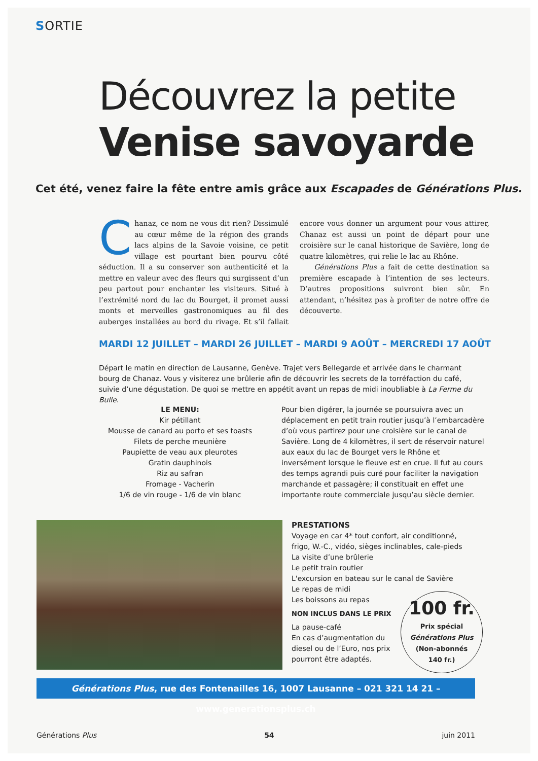SORTIE
Découvrez la petite
Venise savoyarde
Cet été, venez faire la fête entre amis grâce aux Escapades de Générations Plus.
Chanaz, ce nom ne vous dit rien? Dissimulé au cœur même de la région des grands lacs alpins de la Savoie voisine, ce petit village est pourtant bien pourvu côté séduction. Il a su conserver son authenticité et la mettre en valeur avec des fleurs qui surgissent d’un peu partout pour enchanter les visiteurs. Situé à l’extrémité nord du lac du Bourget, il promet aussi monts et merveilles gastronomiques au fil des auberges installées au bord du rivage. Et s’il fallait encore vous donner un argument pour vous attirer, Chanaz est aussi un point de départ pour une croisière sur le canal historique de Savière, long de quatre kilomètres, qui relie le lac au Rhône.
Générations Plus a fait de cette destination sa première escapade à l’intention de ses lecteurs. D’autres propositions suivront bien sûr. En attendant, n’hésitez pas à profiter de notre offre de découverte.
MARDI 12 JUILLET – MARDI 26 JUILLET – MARDI 9 AOÛT – MERCREDI 17 AOÛT
Départ le matin en direction de Lausanne, Genève. Trajet vers Bellegarde et arrivée dans le charmant bourg de Chanaz. Vous y visiterez une brûlerie afin de découvrir les secrets de la torréfaction du café, suivie d’une dégustation. De quoi se mettre en appétit avant un repas de midi inoubliable à La Ferme du Bulle.
LE MENU:
Kir pétillant
Mousse de canard au porto et ses toasts
Filets de perche meunière
Paupiette de veau aux pleurotes
Gratin dauphinois
Riz au safran
Fromage - Vacherin
1/6 de vin rouge - 1/6 de vin blanc
Pour bien digérer, la journée se poursuivra avec un déplacement en petit train routier jusqu’à l’embarcadère d’où vous partirez pour une croisière sur le canal de Savière. Long de 4 kilomètres, il sert de réservoir naturel aux eaux du lac de Bourget vers le Rhône et inversément lorsque le fleuve est en crue. Il fut au cours des temps agrandi puis curé pour faciliter la navigation marchande et passagère; il constituait en effet une importante route commerciale jusqu’au siècle dernier.
PRESTATIONS
Voyage en car 4* tout confort, air conditionné, frigo, W.-C., vidéo, sièges inclinables, cale-pieds
La visite d’une brûlerie
Le petit train routier
L'excursion en bateau sur le canal de Savière
Le repas de midi
Les boissons au repas
NON INCLUS DANS LE PRIX
La pause-café
En cas d’augmentation du
diesel ou de l’Euro, nos prix
pourront être adaptés.
100 fr.
Prix spécial
Générations Plus
(Non-abonnés
140 fr.)
Générations Plus, rue des Fontenailles 16, 1007 Lausanne – 021 321 14 21 – www.generationsplus.ch
Générations Plus 54 juin 2011